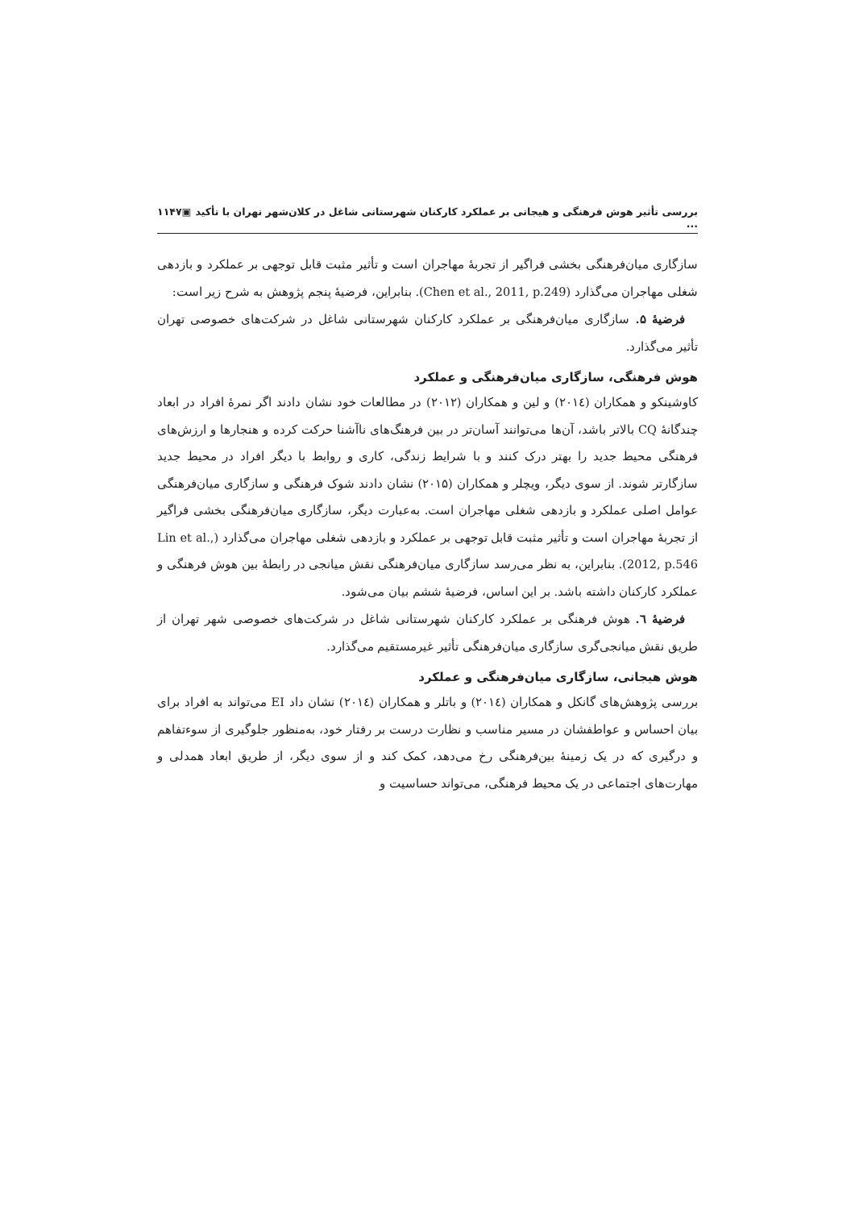بررسی تأثیر هوش فرهنگی و هیجانی بر عملکرد کارکنان شهرستانی شاغل در کلان‌شهر تهران با تأکید ... ▣۱۱۴۷
سازگاری میان‌فرهنگی بخشی فراگیر از تجربهٔ مهاجران است و تأثیر مثبت قابل توجهی بر عملکرد و بازدهی شغلی مهاجران می‌گذارد (Chen et al., 2011, p.249). بنابراین، فرضیهٔ پنجم پژوهش به شرح زیر است:
فرضیهٔ ۵. سازگاری میان‌فرهنگی بر عملکرد کارکنان شهرستانی شاغل در شرکت‌های خصوصی تهران تأثیر می‌گذارد.
هوش فرهنگی، سازگاری میان‌فرهنگی و عملکرد
کاوشینکو و همکاران (۲۰۱٤) و لین و همکاران (۲۰۱۲) در مطالعات خود نشان دادند اگر نمرهٔ افراد در ابعاد چندگانهٔ CQ بالاتر باشد، آن‌ها می‌توانند آسان‌تر در بین فرهنگ‌های ناآشنا حرکت کرده و هنجارها و ارزش‌های فرهنگی محیط جدید را بهتر درک کنند و با شرایط زندگی، کاری و روابط با دیگر افراد در محیط جدید سازگارتر شوند. از سوی دیگر، ویچلر و همکاران (۲۰۱۵) نشان دادند شوک فرهنگی و سازگاری میان‌فرهنگی عوامل اصلی عملکرد و بازدهی شغلی مهاجران است. به‌عبارت دیگر، سازگاری میان‌فرهنگی بخشی فراگیر از تجربهٔ مهاجران است و تأثیر مثبت قابل توجهی بر عملکرد و بازدهی شغلی مهاجران می‌گذارد (Lin et al., 2012, p.546). بنابراین، به نظر می‌رسد سازگاری میان‌فرهنگی نقش میانجی در رابطهٔ بین هوش فرهنگی و عملکرد کارکنان داشته باشد. بر این اساس، فرضیهٔ ششم بیان می‌شود.
فرضیهٔ ٦. هوش فرهنگی بر عملکرد کارکنان شهرستانی شاغل در شرکت‌های خصوصی شهر تهران از طریق نقش میانجی‌گری سازگاری میان‌فرهنگی تأثیر غیرمستقیم می‌گذارد.
هوش هیجانی، سازگاری میان‌فرهنگی و عملکرد
بررسی پژوهش‌های گانکل و همکاران (۲۰۱٤) و باتلر و همکاران (۲۰۱٤) نشان داد EI می‌تواند به افراد برای بیان احساس و عواطفشان در مسیر مناسب و نظارت درست بر رفتار خود، به‌منظور جلوگیری از سوءتفاهم و درگیری که در یک زمینهٔ بین‌فرهنگی رخ می‌دهد، کمک کند و از سوی دیگر، از طریق ابعاد همدلی و مهارت‌های اجتماعی در یک محیط فرهنگی، می‌تواند حساسیت و